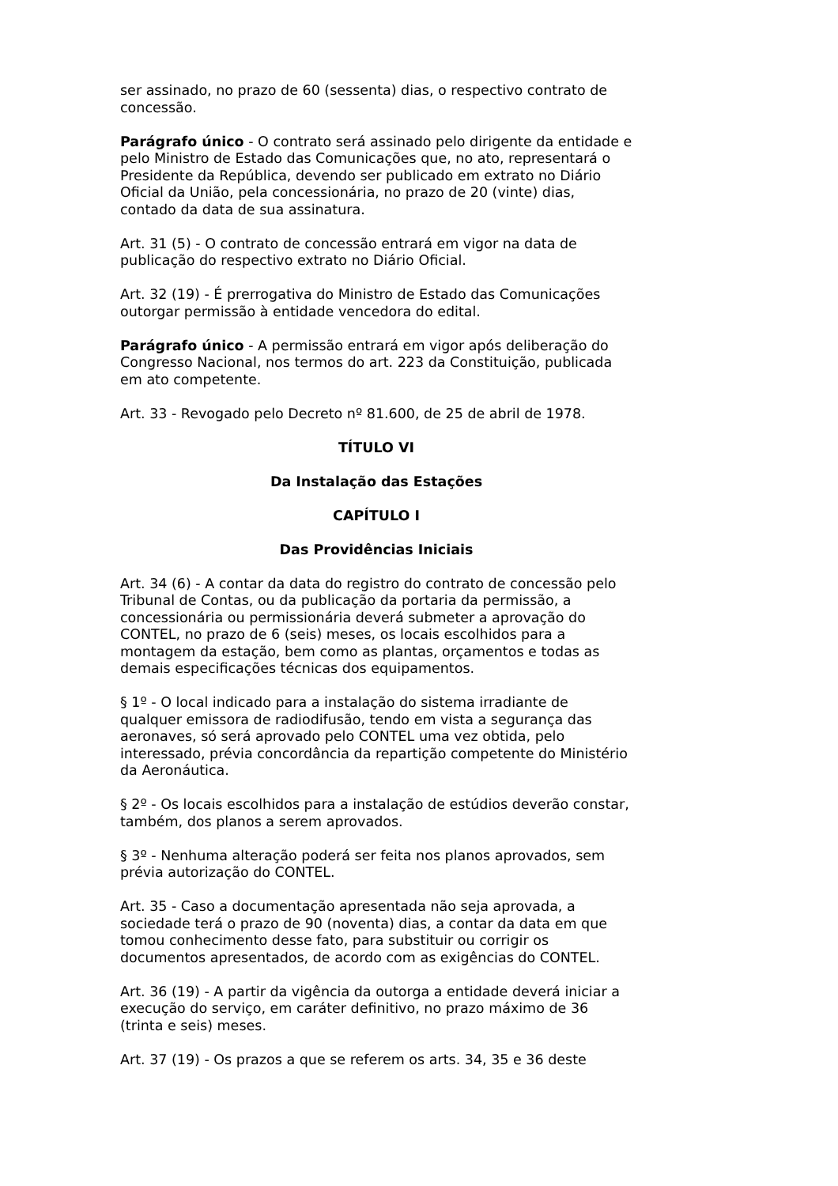ser assinado, no prazo de 60 (sessenta) dias, o respectivo contrato de concessão.
Parágrafo único - O contrato será assinado pelo dirigente da entidade e pelo Ministro de Estado das Comunicações que, no ato, representará o Presidente da República, devendo ser publicado em extrato no Diário Oficial da União, pela concessionária, no prazo de 20 (vinte) dias, contado da data de sua assinatura.
Art. 31 (5) - O contrato de concessão entrará em vigor na data de publicação do respectivo extrato no Diário Oficial.
Art. 32 (19) - É prerrogativa do Ministro de Estado das Comunicações outorgar permissão à entidade vencedora do edital.
Parágrafo único - A permissão entrará em vigor após deliberação do Congresso Nacional, nos termos do art. 223 da Constituição, publicada em ato competente.
Art. 33 - Revogado pelo Decreto nº 81.600, de 25 de abril de 1978.
TÍTULO VI
Da Instalação das Estações
CAPÍTULO I
Das Providências Iniciais
Art. 34 (6) - A contar da data do registro do contrato de concessão pelo Tribunal de Contas, ou da publicação da portaria da permissão, a concessionária ou permissionária deverá submeter a aprovação do CONTEL, no prazo de 6 (seis) meses, os locais escolhidos para a montagem da estação, bem como as plantas, orçamentos e todas as demais especificações técnicas dos equipamentos.
§ 1º - O local indicado para a instalação do sistema irradiante de qualquer emissora de radiodifusão, tendo em vista a segurança das aeronaves, só será aprovado pelo CONTEL uma vez obtida, pelo interessado, prévia concordância da repartição competente do Ministério da Aeronáutica.
§ 2º - Os locais escolhidos para a instalação de estúdios deverão constar, também, dos planos a serem aprovados.
§ 3º - Nenhuma alteração poderá ser feita nos planos aprovados, sem prévia autorização do CONTEL.
Art. 35 - Caso a documentação apresentada não seja aprovada, a sociedade terá o prazo de 90 (noventa) dias, a contar da data em que tomou conhecimento desse fato, para substituir ou corrigir os documentos apresentados, de acordo com as exigências do CONTEL.
Art. 36 (19) - A partir da vigência da outorga a entidade deverá iniciar a execução do serviço, em caráter definitivo, no prazo máximo de 36 (trinta e seis) meses.
Art. 37 (19) - Os prazos a que se referem os arts. 34, 35 e 36 deste